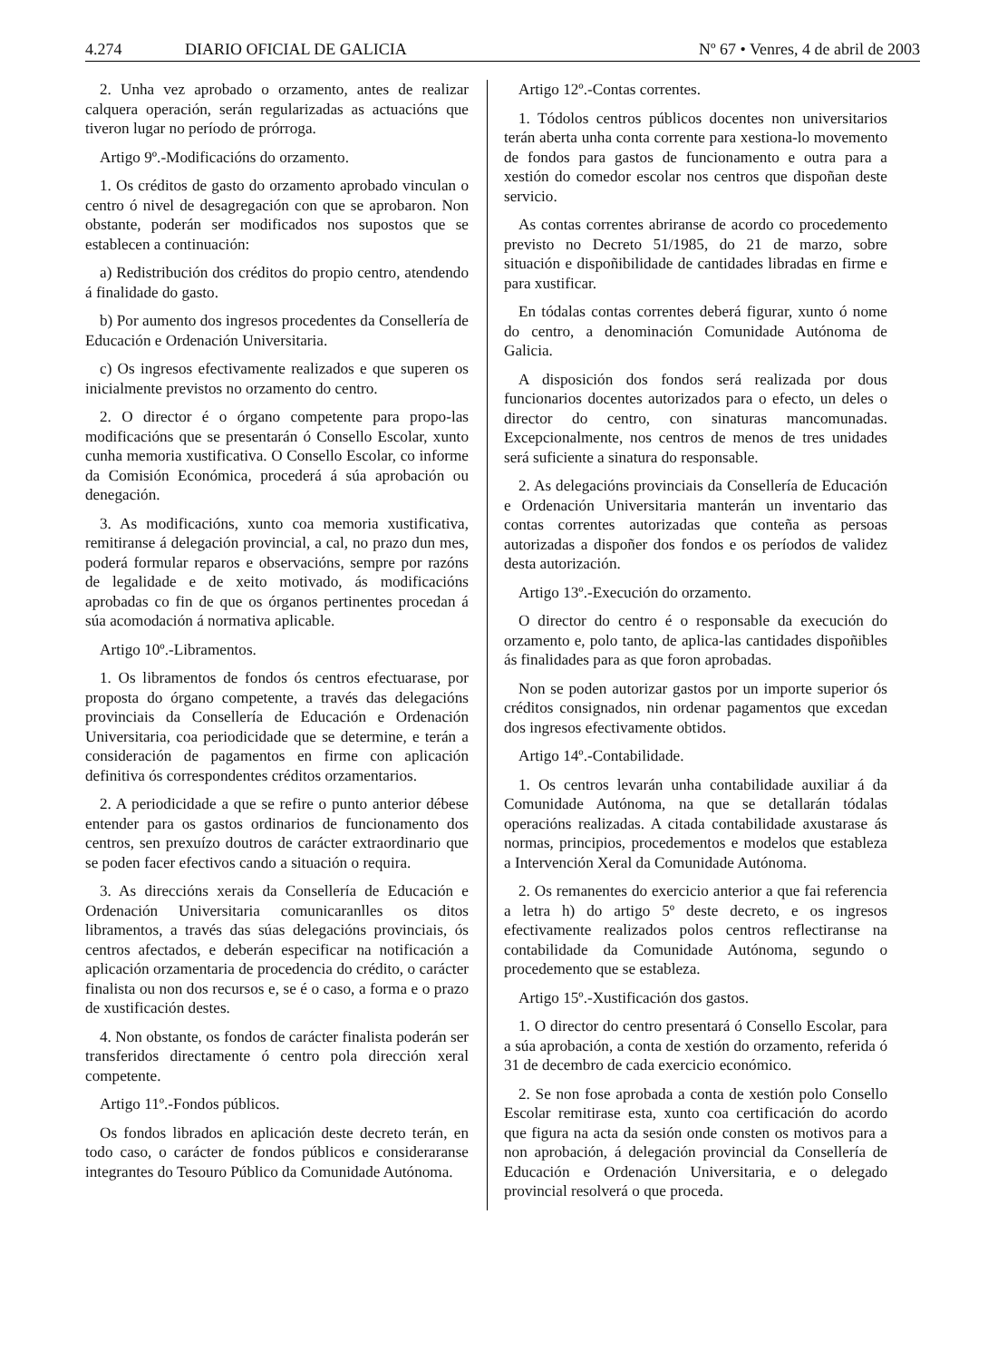4.274 DIARIO OFICIAL DE GALICIA Nº 67 • Venres, 4 de abril de 2003
2. Unha vez aprobado o orzamento, antes de realizar calquera operación, serán regularizadas as actuacións que tiveron lugar no período de prórroga.
Artigo 9º.-Modificacións do orzamento.
1. Os créditos de gasto do orzamento aprobado vinculan o centro ó nivel de desagregación con que se aprobaron. Non obstante, poderán ser modificados nos supostos que se establecen a continuación:
a) Redistribución dos créditos do propio centro, atendendo á finalidade do gasto.
b) Por aumento dos ingresos procedentes da Consellería de Educación e Ordenación Universitaria.
c) Os ingresos efectivamente realizados e que superen os inicialmente previstos no orzamento do centro.
2. O director é o órgano competente para propo-las modificacións que se presentarán ó Consello Escolar, xunto cunha memoria xustificativa. O Consello Escolar, co informe da Comisión Económica, procederá á súa aprobación ou denegación.
3. As modificacións, xunto coa memoria xustificativa, remitiranse á delegación provincial, a cal, no prazo dun mes, poderá formular reparos e observacións, sempre por razóns de legalidade e de xeito motivado, ás modificacións aprobadas co fin de que os órganos pertinentes procedan á súa acomodación á normativa aplicable.
Artigo 10º.-Libramentos.
1. Os libramentos de fondos ós centros efectuarase, por proposta do órgano competente, a través das delegacións provinciais da Consellería de Educación e Ordenación Universitaria, coa periodicidade que se determine, e terán a consideración de pagamentos en firme con aplicación definitiva ós correspondentes créditos orzamentarios.
2. A periodicidade a que se refire o punto anterior débese entender para os gastos ordinarios de funcionamento dos centros, sen prexuízo doutros de carácter extraordinario que se poden facer efectivos cando a situación o requira.
3. As direccións xerais da Consellería de Educación e Ordenación Universitaria comunicaranlles os ditos libramentos, a través das súas delegacións provinciais, ós centros afectados, e deberán especificar na notificación a aplicación orzamentaria de procedencia do crédito, o carácter finalista ou non dos recursos e, se é o caso, a forma e o prazo de xustificación destes.
4. Non obstante, os fondos de carácter finalista poderán ser transferidos directamente ó centro pola dirección xeral competente.
Artigo 11º.-Fondos públicos.
Os fondos librados en aplicación deste decreto terán, en todo caso, o carácter de fondos públicos e consideraranse integrantes do Tesouro Público da Comunidade Autónoma.
Artigo 12º.-Contas correntes.
1. Tódolos centros públicos docentes non universitarios terán aberta unha conta corrente para xestiona-lo movemento de fondos para gastos de funcionamento e outra para a xestión do comedor escolar nos centros que dispoñan deste servicio.
As contas correntes abriranse de acordo co procedemento previsto no Decreto 51/1985, do 21 de marzo, sobre situación e dispoñibilidade de cantidades libradas en firme e para xustificar.
En tódalas contas correntes deberá figurar, xunto ó nome do centro, a denominación Comunidade Autónoma de Galicia.
A disposición dos fondos será realizada por dous funcionarios docentes autorizados para o efecto, un deles o director do centro, con sinaturas mancomunadas. Excepcionalmente, nos centros de menos de tres unidades será suficiente a sinatura do responsable.
2. As delegacións provinciais da Consellería de Educación e Ordenación Universitaria manterán un inventario das contas correntes autorizadas que conteña as persoas autorizadas a dispoñer dos fondos e os períodos de validez desta autorización.
Artigo 13º.-Execución do orzamento.
O director do centro é o responsable da execución do orzamento e, polo tanto, de aplica-las cantidades dispoñibles ás finalidades para as que foron aprobadas.
Non se poden autorizar gastos por un importe superior ós créditos consignados, nin ordenar pagamentos que excedan dos ingresos efectivamente obtidos.
Artigo 14º.-Contabilidade.
1. Os centros levarán unha contabilidade auxiliar á da Comunidade Autónoma, na que se detallarán tódalas operacións realizadas. A citada contabilidade axustarase ás normas, principios, procedementos e modelos que estableza a Intervención Xeral da Comunidade Autónoma.
2. Os remanentes do exercicio anterior a que fai referencia a letra h) do artigo 5º deste decreto, e os ingresos efectivamente realizados polos centros reflectiranse na contabilidade da Comunidade Autónoma, segundo o procedemento que se estableza.
Artigo 15º.-Xustificación dos gastos.
1. O director do centro presentará ó Consello Escolar, para a súa aprobación, a conta de xestión do orzamento, referida ó 31 de decembro de cada exercicio económico.
2. Se non fose aprobada a conta de xestión polo Consello Escolar remitirase esta, xunto coa certificación do acordo que figura na acta da sesión onde consten os motivos para a non aprobación, á delegación provincial da Consellería de Educación e Ordenación Universitaria, e o delegado provincial resolverá o que proceda.